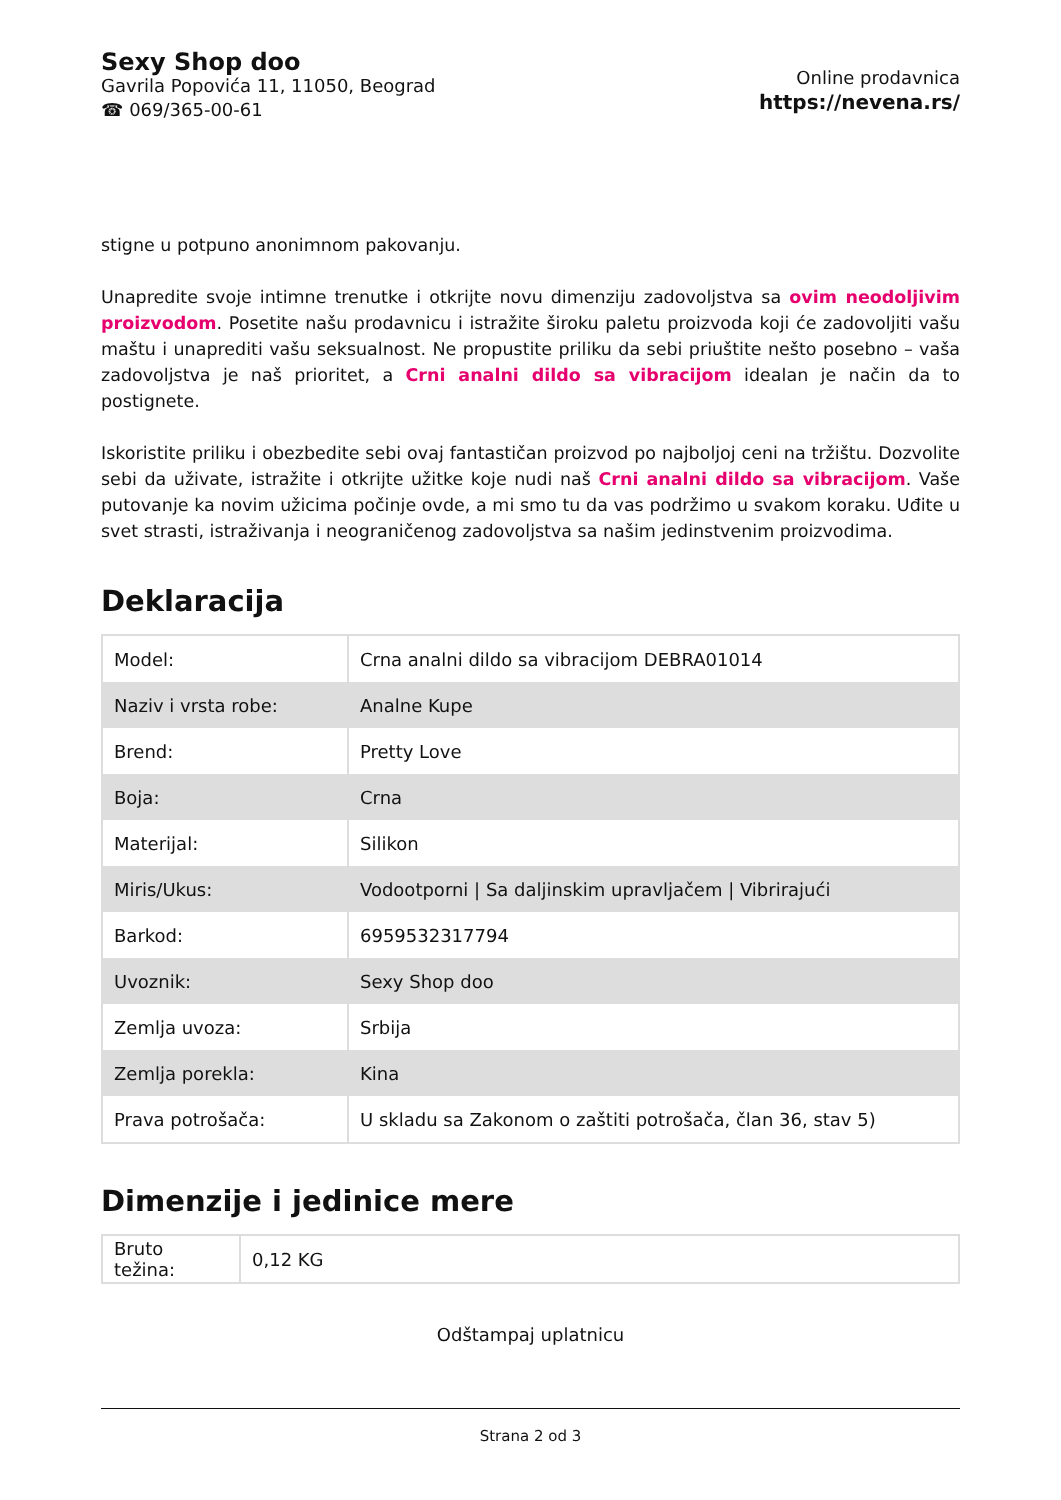Sexy Shop doo
Gavrila Popovića 11, 11050, Beograd
☎ 069/365-00-61
Online prodavnica
https://nevena.rs/
stigne u potpuno anonimnom pakovanju.
Unapredite svoje intimne trenutke i otkrijte novu dimenziju zadovoljstva sa ovim neodoljivim proizvodom. Posetite našu prodavnicu i istražite široku paletu proizvoda koji će zadovoljiti vašu maštu i unaprediti vašu seksualnost. Ne propustite priliku da sebi priuštite nešto posebno – vaša zadovoljstva je naš prioritet, a Crni analni dildo sa vibracijom idealan je način da to postignete.
Iskoristite priliku i obezbedite sebi ovaj fantastičan proizvod po najboljoj ceni na tržištu. Dozvolite sebi da uživate, istražite i otkrijte užitke koje nudi naš Crni analni dildo sa vibracijom. Vaše putovanje ka novim užicima počinje ovde, a mi smo tu da vas podržimo u svakom koraku. Uđite u svet strasti, istraživanja i neograničenog zadovoljstva sa našim jedinstvenim proizvodima.
Deklaracija
| Model: | Crna analni dildo sa vibracijom DEBRA01014 |
| Naziv i vrsta robe: | Analne Kupe |
| Brend: | Pretty Love |
| Boja: | Crna |
| Materijal: | Silikon |
| Miris/Ukus: | Vodootporni / Sa daljinskim upravljačem / Vibrirajući |
| Barkod: | 6959532317794 |
| Uvoznik: | Sexy Shop doo |
| Zemlja uvoza: | Srbija |
| Zemlja porekla: | Kina |
| Prava potrošača: | U skladu sa Zakonom o zaštiti potrošača, član 36, stav 5) |
Dimenzije i jedinice mere
| Bruto težina: | 0,12 KG |
Odštampaj uplatnicu
Strana 2 od 3